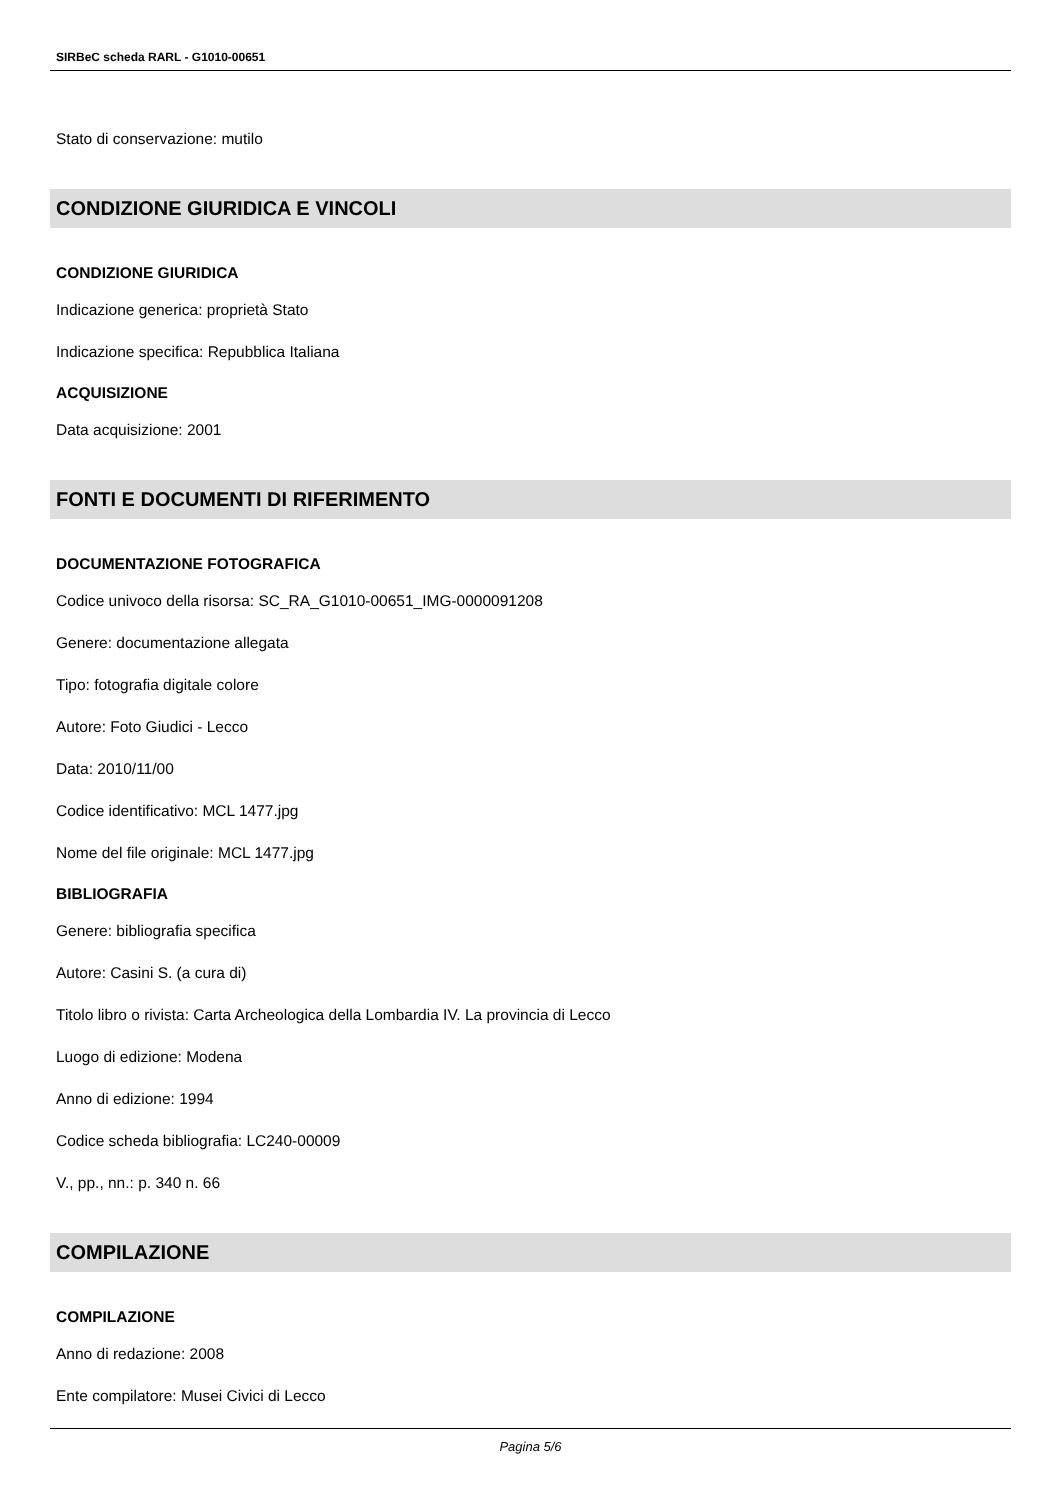SIRBeC scheda RARL - G1010-00651
Stato di conservazione: mutilo
CONDIZIONE GIURIDICA E VINCOLI
CONDIZIONE GIURIDICA
Indicazione generica: proprietà Stato
Indicazione specifica: Repubblica Italiana
ACQUISIZIONE
Data acquisizione: 2001
FONTI E DOCUMENTI DI RIFERIMENTO
DOCUMENTAZIONE FOTOGRAFICA
Codice univoco della risorsa: SC_RA_G1010-00651_IMG-0000091208
Genere: documentazione allegata
Tipo: fotografia digitale colore
Autore: Foto Giudici - Lecco
Data: 2010/11/00
Codice identificativo: MCL 1477.jpg
Nome del file originale: MCL 1477.jpg
BIBLIOGRAFIA
Genere: bibliografia specifica
Autore: Casini S. (a cura di)
Titolo libro o rivista: Carta Archeologica della Lombardia IV. La provincia di Lecco
Luogo di edizione: Modena
Anno di edizione: 1994
Codice scheda bibliografia: LC240-00009
V., pp., nn.: p. 340 n. 66
COMPILAZIONE
COMPILAZIONE
Anno di redazione: 2008
Ente compilatore: Musei Civici di Lecco
Pagina 5/6